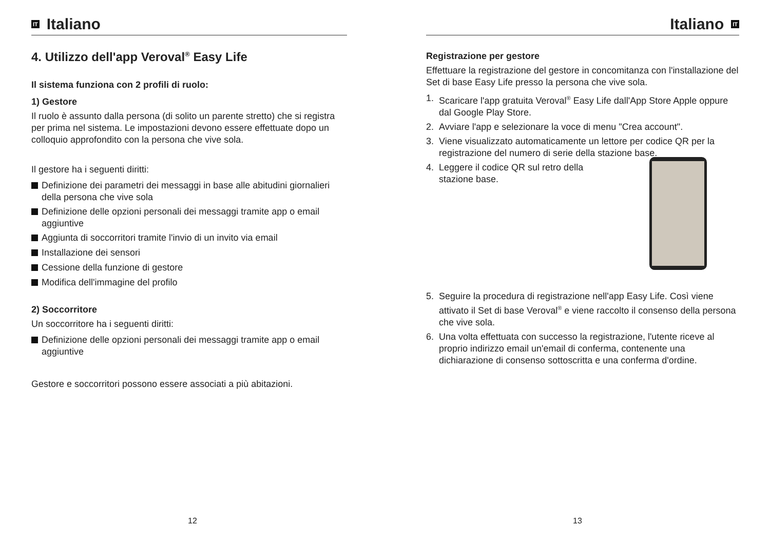IT Italiano
4. Utilizzo dell'app Veroval<sup>®</sup> Easy Life
Il sistema funziona con 2 profili di ruolo:
1) Gestore
Il ruolo è assunto dalla persona (di solito un parente stretto) che si registra per prima nel sistema. Le impostazioni devono essere effettuate dopo un colloquio approfondito con la persona che vive sola.
Il gestore ha i seguenti diritti:
Definizione dei parametri dei messaggi in base alle abitudini giornalieri della persona che vive sola
Definizione delle opzioni personali dei messaggi tramite app o email aggiuntive
Aggiunta di soccorritori tramite l'invio di un invito via email
Installazione dei sensori
Cessione della funzione di gestore
Modifica dell'immagine del profilo
2) Soccorritore
Un soccorritore ha i seguenti diritti:
Definizione delle opzioni personali dei messaggi tramite app o email aggiuntive
Gestore e soccorritori possono essere associati a più abitazioni.
12
Italiano IT
Registrazione per gestore
Effettuare la registrazione del gestore in concomitanza con l'installazione del Set di base Easy Life presso la persona che vive sola.
1. Scaricare l'app gratuita Veroval<sup>®</sup> Easy Life dall'App Store Apple oppure dal Google Play Store.
2. Avviare l'app e selezionare la voce di menu "Crea account".
3. Viene visualizzato automaticamente un lettore per codice QR per la registrazione del numero di serie della stazione base.
4. Leggere il codice QR sul retro della stazione base.
5. Seguire la procedura di registrazione nell'app Easy Life. Così viene attivato il Set di base Veroval<sup>®</sup> e viene raccolto il consenso della persona che vive sola.
6. Una volta effettuata con successo la registrazione, l'utente riceve al proprio indirizzo email un'email di conferma, contenente una dichiarazione di consenso sottoscritta e una conferma d'ordine.
13